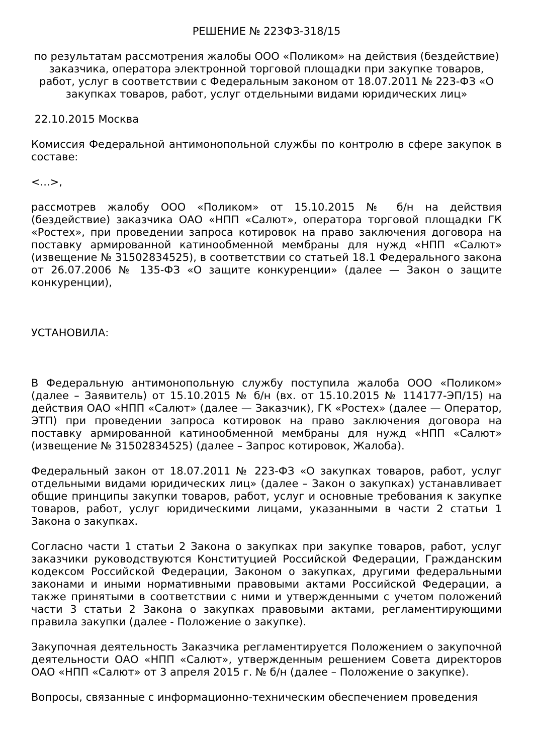РЕШЕНИЕ № 223ФЗ-318/15
по результатам рассмотрения жалобы ООО «Поликом» на действия (бездействие) заказчика, оператора электронной торговой площадки при закупке товаров, работ, услуг в соответствии с Федеральным законом от 18.07.2011 № 223-ФЗ «О закупках товаров, работ, услуг отдельными видами юридических лиц»
22.10.2015 Москва
Комиссия Федеральной антимонопольной службы по контролю в сфере закупок в составе:
<...>,
рассмотрев жалобу ООО «Поликом» от 15.10.2015 № б/н на действия (бездействие) заказчика ОАО «НПП «Салют», оператора торговой площадки ГК «Ростех», при проведении запроса котировок на право заключения договора на поставку армированной катинообменной мембраны для нужд «НПП «Салют» (извещение № 31502834525), в соответствии со статьей 18.1 Федерального закона от 26.07.2006 № 135-ФЗ «О защите конкуренции» (далее — Закон о защите конкуренции),
УСТАНОВИЛА:
В Федеральную антимонопольную службу поступила жалоба ООО «Поликом» (далее – Заявитель) от 15.10.2015 № б/н (вх. от 15.10.2015 № 114177-ЭП/15) на действия ОАО «НПП «Салют» (далее — Заказчик), ГК «Ростех» (далее — Оператор, ЭТП) при проведении запроса котировок на право заключения договора на поставку армированной катинообменной мембраны для нужд «НПП «Салют» (извещение № 31502834525) (далее – Запрос котировок, Жалоба).
Федеральный закон от 18.07.2011 № 223-ФЗ «О закупках товаров, работ, услуг отдельными видами юридических лиц» (далее – Закон о закупках) устанавливает общие принципы закупки товаров, работ, услуг и основные требования к закупке товаров, работ, услуг юридическими лицами, указанными в части 2 статьи 1 Закона о закупках.
Согласно части 1 статьи 2 Закона о закупках при закупке товаров, работ, услуг заказчики руководствуются Конституцией Российской Федерации, Гражданским кодексом Российской Федерации, Законом о закупках, другими федеральными законами и иными нормативными правовыми актами Российской Федерации, а также принятыми в соответствии с ними и утвержденными с учетом положений части 3 статьи 2 Закона о закупках правовыми актами, регламентирующими правила закупки (далее - Положение о закупке).
Закупочная деятельность Заказчика регламентируется Положением о закупочной деятельности ОАО «НПП «Салют», утвержденным решением Совета директоров ОАО «НПП «Салют» от 3 апреля 2015 г. № б/н (далее – Положение о закупке).
Вопросы, связанные с информационно-техническим обеспечением проведения